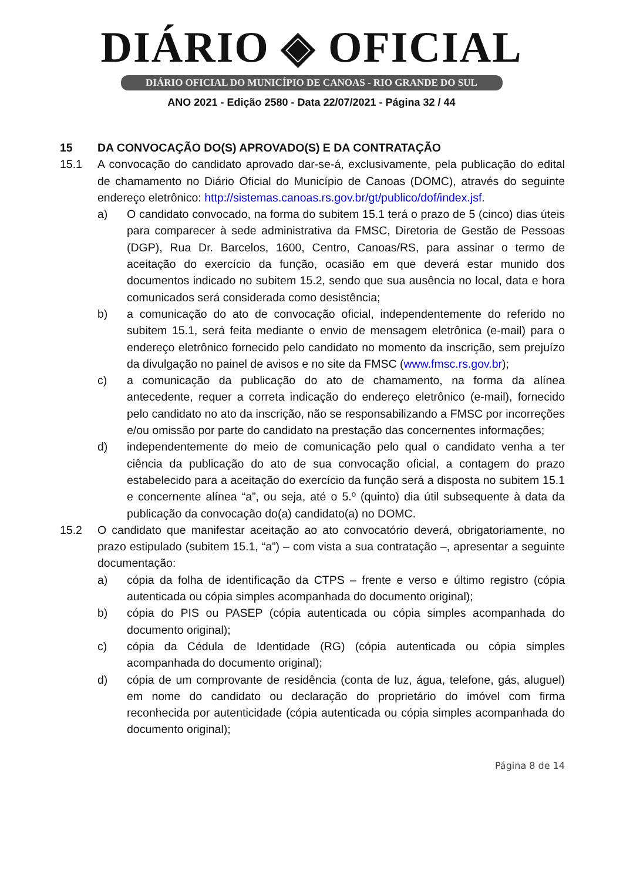DIÁRIO ◈ OFICIAL
DIÁRIO OFICIAL DO MUNICÍPIO DE CANOAS - RIO GRANDE DO SUL
ANO 2021 - Edição 2580 - Data 22/07/2021 - Página 32 / 44
15 DA CONVOCAÇÃO DO(S) APROVADO(S) E DA CONTRATAÇÃO
15.1 A convocação do candidato aprovado dar-se-á, exclusivamente, pela publicação do edital de chamamento no Diário Oficial do Município de Canoas (DOMC), através do seguinte endereço eletrônico: http://sistemas.canoas.rs.gov.br/gt/publico/dof/index.jsf.
a) O candidato convocado, na forma do subitem 15.1 terá o prazo de 5 (cinco) dias úteis para comparecer à sede administrativa da FMSC, Diretoria de Gestão de Pessoas (DGP), Rua Dr. Barcelos, 1600, Centro, Canoas/RS, para assinar o termo de aceitação do exercício da função, ocasião em que deverá estar munido dos documentos indicado no subitem 15.2, sendo que sua ausência no local, data e hora comunicados será considerada como desistência;
b) a comunicação do ato de convocação oficial, independentemente do referido no subitem 15.1, será feita mediante o envio de mensagem eletrônica (e-mail) para o endereço eletrônico fornecido pelo candidato no momento da inscrição, sem prejuízo da divulgação no painel de avisos e no site da FMSC (www.fmsc.rs.gov.br);
c) a comunicação da publicação do ato de chamamento, na forma da alínea antecedente, requer a correta indicação do endereço eletrônico (e-mail), fornecido pelo candidato no ato da inscrição, não se responsabilizando a FMSC por incorreções e/ou omissão por parte do candidato na prestação das concernentes informações;
d) independentemente do meio de comunicação pelo qual o candidato venha a ter ciência da publicação do ato de sua convocação oficial, a contagem do prazo estabelecido para a aceitação do exercício da função será a disposta no subitem 15.1 e concernente alínea “a”, ou seja, até o 5.º (quinto) dia útil subsequente à data da publicação da convocação do(a) candidato(a) no DOMC.
15.2 O candidato que manifestar aceitação ao ato convocatório deverá, obrigatoriamente, no prazo estipulado (subitem 15.1, “a”) – com vista a sua contratação –, apresentar a seguinte documentação:
a) cópia da folha de identificação da CTPS – frente e verso e último registro (cópia autenticada ou cópia simples acompanhada do documento original);
b) cópia do PIS ou PASEP (cópia autenticada ou cópia simples acompanhada do documento original);
c) cópia da Cédula de Identidade (RG) (cópia autenticada ou cópia simples acompanhada do documento original);
d) cópia de um comprovante de residência (conta de luz, água, telefone, gás, aluguel) em nome do candidato ou declaração do proprietário do imóvel com firma reconhecida por autenticidade (cópia autenticada ou cópia simples acompanhada do documento original);
Página 8 de 14